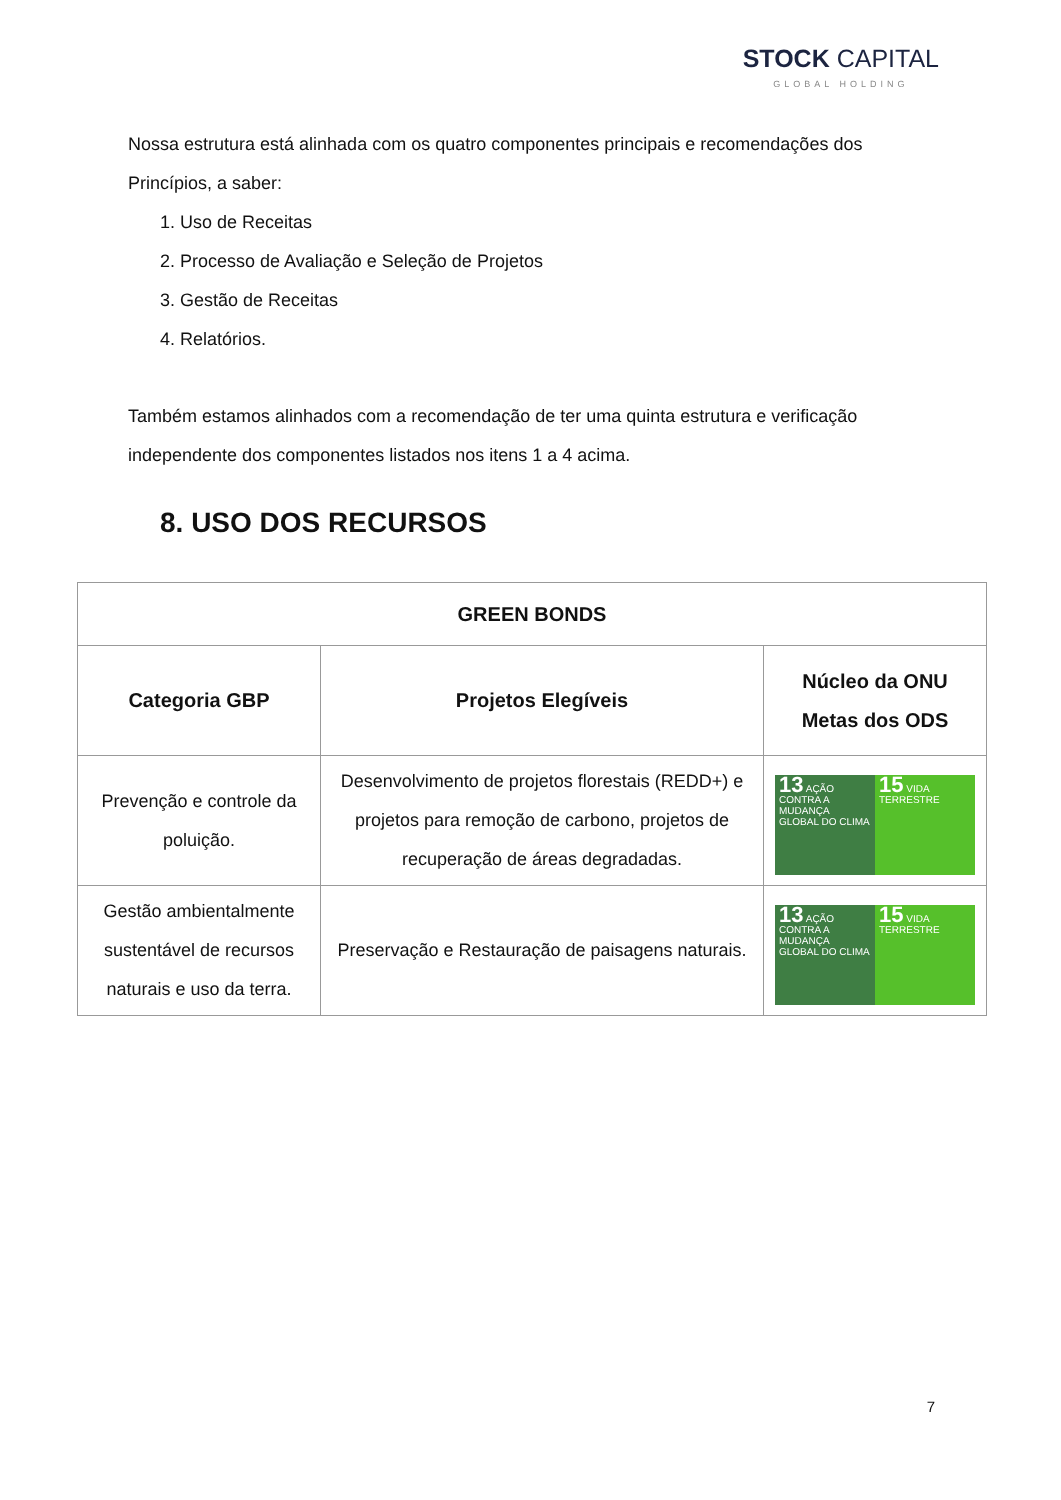STOCK CAPITAL
GLOBAL HOLDING
Nossa estrutura está alinhada com os quatro componentes principais e recomendações dos Princípios, a saber:
1. Uso de Receitas
2. Processo de Avaliação e Seleção de Projetos
3. Gestão de Receitas
4. Relatórios.
Também estamos alinhados com a recomendação de ter uma quinta estrutura e verificação independente dos componentes listados nos itens 1 a 4 acima.
8. USO DOS RECURSOS
| GREEN BONDS | | |
| --- | --- | --- |
| Categoria GBP | Projetos Elegíveis | Núcleo da ONU Metas dos ODS |
| Prevenção e controle da poluição. | Desenvolvimento de projetos florestais (REDD+) e projetos para remoção de carbono, projetos de recuperação de áreas degradadas. | 13 AÇÃO CONTRA A MUDANÇA GLOBAL DO CLIMA 15 VIDA TERRESTRE |
| Gestão ambientalmente sustentável de recursos naturais e uso da terra. | Preservação e Restauração de paisagens naturais. | 13 AÇÃO CONTRA A MUDANÇA GLOBAL DO CLIMA 15 VIDA TERRESTRE |
7